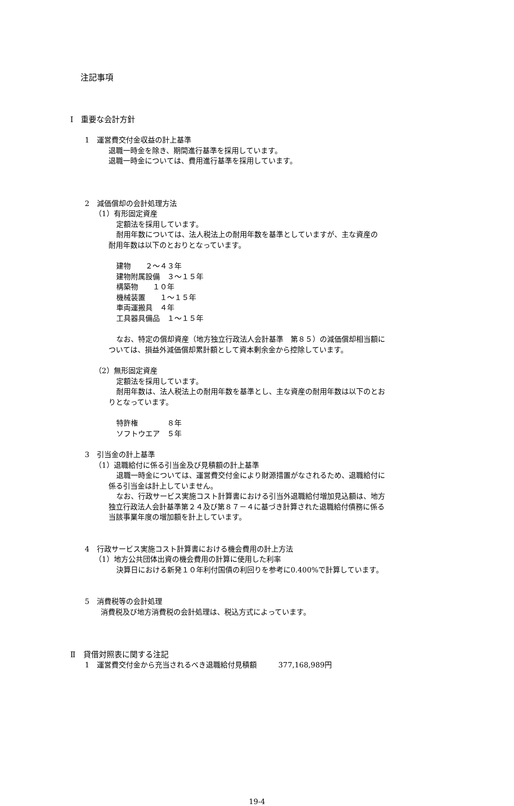注記事項
Ⅰ　重要な会計方針
1　運営費交付金収益の計上基準
退職一時金を除き、期間進行基準を採用しています。
退職一時金については、費用進行基準を採用しています。
2　減価償却の会計処理方法
（1）有形固定資産
定額法を採用しています。
耐用年数については、法人税法上の耐用年数を基準としていますが、主な資産の
耐用年数は以下のとおりとなっています。
建物　　２～４３年
建物附属設備　３～１５年
構築物　　１０年
機械装置　　１～１５年
車両運搬具　４年
工具器具備品　１～１５年
なお、特定の償却資産（地方独立行政法人会計基準　第８５）の減価償却相当額に
ついては、損益外減価償却累計額として資本剰余金から控除しています。
（2）無形固定資産
定額法を採用しています。
耐用年数は、法人税法上の耐用年数を基準とし、主な資産の耐用年数は以下のとお
りとなっています。
特許権　　　　８年
ソフトウエア　５年
3　引当金の計上基準
（1）退職給付に係る引当金及び見積額の計上基準
退職一時金については、運営費交付金により財源措置がなされるため、退職給付に
係る引当金は計上していません。
なお、行政サービス実施コスト計算書における引当外退職給付増加見込額は、地方
独立行政法人会計基準第２４及び第８７－４に基づき計算された退職給付債務に係る
当該事業年度の増加額を計上しています。
4　行政サービス実施コスト計算書における機会費用の計上方法
（1）地方公共団体出資の機会費用の計算に使用した利率
決算日における新発１０年利付国債の利回りを参考に0.400%で計算しています。
5　消費税等の会計処理
消費税及び地方消費税の会計処理は、税込方式によっています。
Ⅱ　貸借対照表に関する注記
1　運営費交付金から充当されるべき退職給付見積額　　　377,168,989円
19-4